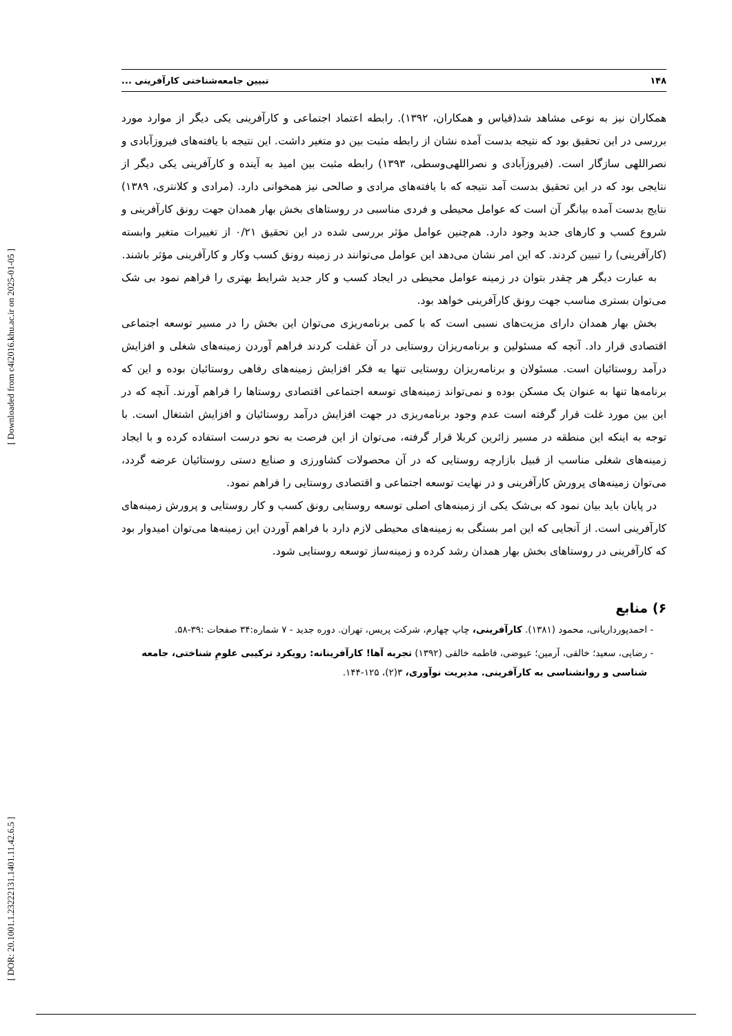[ DOR: 20.1001.1.23222131.1401.11.42.6.5 ] [ Downloaded from c4i2016.khu.ac.ir on 2025-01-05 ]
۱۴۸ تبیین جامعه‌شناختی کارآفرینی ...
همکاران نیز به نوعی مشاهد شد(قیاس و همکاران، ۱۳۹۲). رابطه اعتماد اجتماعی و کارآفرینی یکی دیگر از موارد مورد بررسی در این تحقیق بود که نتیجه بدست آمده نشان از رابطه مثبت بین دو متغیر داشت. این نتیجه با یافته‌های فیروزآبادی و نصراللهی سازگار است. (فیروزآبادی و نصراللهی‌وسطی، ۱۳۹۳) رابطه مثبت بین امید به آینده و کارآفرینی یکی دیگر از نتایجی بود که در این تحقیق بدست آمد نتیجه که با یافته‌های مرادی و صالحی نیز همخوانی دارد. (مرادی و کلانتری، ۱۳۸۹) نتایج بدست آمده بیانگر آن است که عوامل محیطی و فردی مناسبی در روستاهای بخش بهار همدان جهت رونق کارآفرینی و شروع کسب و کارهای جدید وجود دارد. هم‌چنین عوامل مؤثر بررسی شده در این تحقیق ۰/۲۱ از تغییرات متغیر وابسته (کارآفرینی) را تبیین کردند. که این امر نشان می‌دهد این عوامل می‌توانند در زمینه رونق کسب وکار و کارآفرینی مؤثر باشند.
به عبارت دیگر هر چقدر بتوان در زمینه عوامل محیطی در ایجاد کسب و کار جدید شرایط بهتری را فراهم نمود بی شک می‌توان بستری مناسب جهت رونق کارآفرینی خواهد بود.
بخش بهار همدان دارای مزیت‌های نسبی است که با کمی برنامه‌ریزی می‌توان این بخش را در مسیر توسعه اجتماعی اقتصادی قرار داد. آنچه که مسئولین و برنامه‌ریزان روستایی در آن غفلت کردند فراهم آوردن زمینه‌های شغلی و افزایش درآمد روستائیان است. مسئولان و برنامه‌ریزان روستایی تنها به فکر افزایش زمینه‌های رفاهی روستائیان بوده و این که برنامه‌ها تنها به عنوان یک مسکن بوده و نمی‌تواند زمینه‌های توسعه اجتماعی اقتصادی روستاها را فراهم آورند. آنچه که در این بین مورد غلت قرار گرفته است عدم وجود برنامه‌ریزی در جهت افزایش درآمد روستائیان و افزایش اشتغال است. با توجه به اینکه این منطقه در مسیر زائرین کربلا قرار گرفته، می‌توان از این فرصت به نحو درست استفاده کرده و با ایجاد زمینه‌های شغلی مناسب از قبیل بازارچه روستایی که در آن محصولات کشاورزی و صنایع دستی روستائیان عرضه گردد، می‌توان زمینه‌های پرورش کارآفرینی و در نهایت توسعه اجتماعی و اقتصادی روستایی را فراهم نمود.
در پایان باید بیان نمود که بی‌شک یکی از زمینه‌های اصلی توسعه روستایی رونق کسب و کار روستایی و پرورش زمینه‌های کارآفرینی است. از آنجایی که این امر بستگی به زمینه‌های محیطی لازم دارد با فراهم آوردن این زمینه‌ها می‌توان امیدوار بود که کارآفرینی در روستاهای بخش بهار همدان رشد کرده و زمینه‌ساز توسعه روستایی شود.
۶) منابع
احمدپورداریانی، محمود (۱۳۸۱). کارآفرینی، چاپ چهارم، شرکت پریس، تهران. دوره جدید - ۷ شماره:۳۴ صفحات :۳۹-۵۸.
رضایی، سعید؛ خالقی، آرمین؛ عیوضی، فاطمه خالقی (۱۳۹۲) تجربه آها! کارآفرینانه: رویکرد ترکیبی علومِ شناختی، جامعه شناسی و روانشناسی به کارآفرینی. مدیریت نوآوری، ۳(۲)، ۱۲۵-۱۴۴.